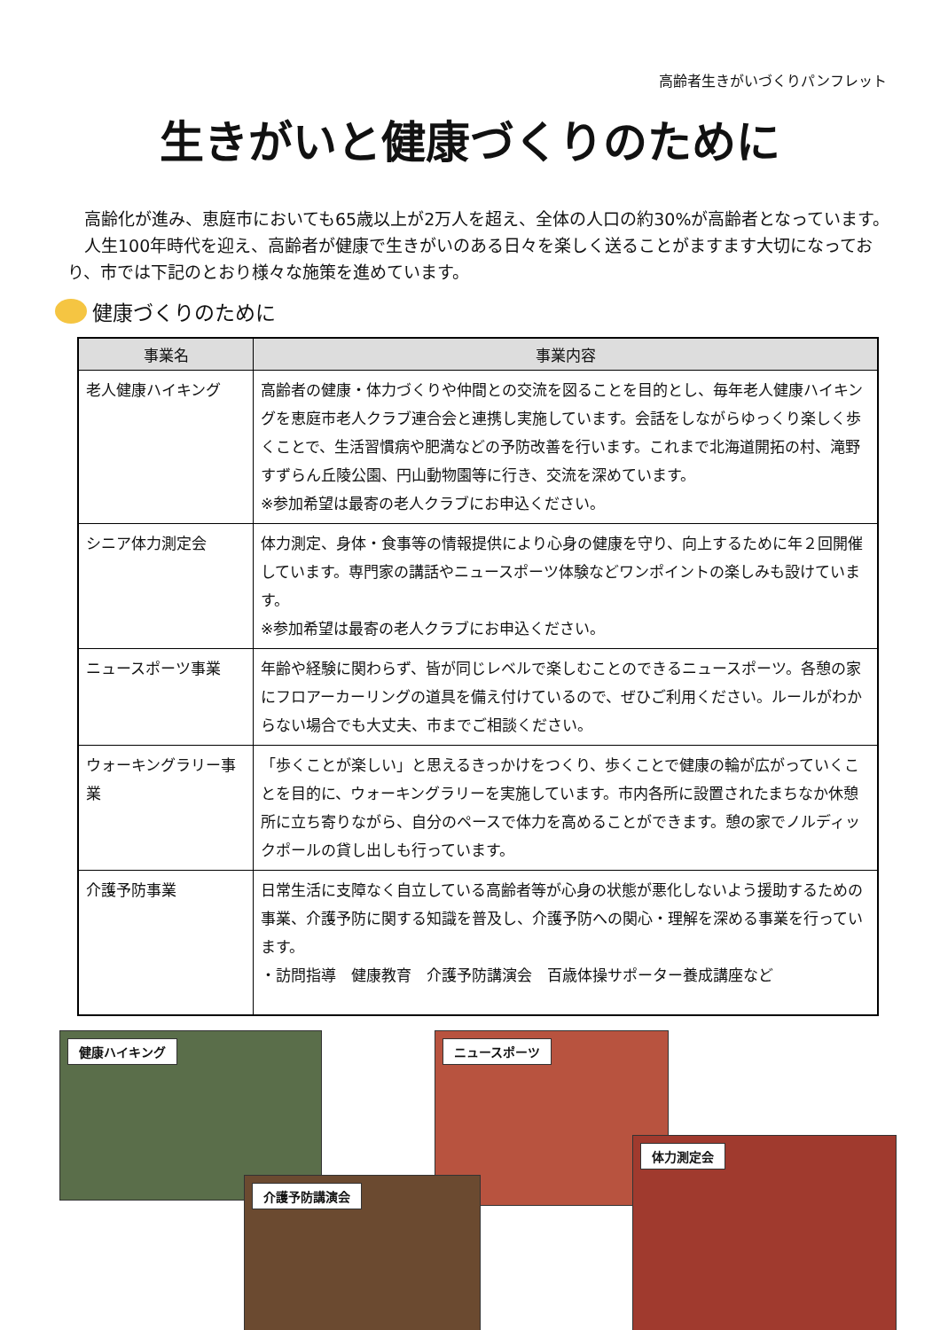高齢者生きがいづくりパンフレット
生きがいと健康づくりのために
高齢化が進み、恵庭市においても65歳以上が2万人を超え、全体の人口の約30%が高齢者となっています。
人生100年時代を迎え、高齢者が健康で生きがいのある日々を楽しく送ることがますます大切になっており、市では下記のとおり様々な施策を進めています。
健康づくりのために
| 事業名 | 事業内容 |
| --- | --- |
| 老人健康ハイキング | 高齢者の健康・体力づくりや仲間との交流を図ることを目的とし、毎年老人健康ハイキングを恵庭市老人クラブ連合会と連携し実施しています。会話をしながらゆっくり楽しく歩くことで、生活習慣病や肥満などの予防改善を行います。これまで北海道開拓の村、滝野すずらん丘陵公園、円山動物園等に行き、交流を深めています。 ※参加希望は最寄の老人クラブにお申込ください。 |
| シニア体力測定会 | 体力測定、身体・食事等の情報提供により心身の健康を守り、向上するために年２回開催しています。専門家の講話やニュースポーツ体験などワンポイントの楽しみも設けています。 ※参加希望は最寄の老人クラブにお申込ください。 |
| ニュースポーツ事業 | 年齢や経験に関わらず、皆が同じレベルで楽しむことのできるニュースポーツ。各憩の家にフロアーカーリングの道具を備え付けているので、ぜひご利用ください。ルールがわからない場合でも大丈夫、市までご相談ください。 |
| ウォーキングラリー事業 | 「歩くことが楽しい」と思えるきっかけをつくり、歩くことで健康の輪が広がっていくことを目的に、ウォーキングラリーを実施しています。市内各所に設置されたまちなか休憩所に立ち寄りながら、自分のペースで体力を高めることができます。憩の家でノルディックポールの貸し出しも行っています。 |
| 介護予防事業 | 日常生活に支障なく自立している高齢者等が心身の状態が悪化しないよう援助するための事業、介護予防に関する知識を普及し、介護予防への関心・理解を深める事業を行っています。 ・訪問指導 健康教育 介護予防講演会 百歳体操サポーター養成講座など |
健康ハイキング ニュースポーツ
介護予防講演会
体力測定会